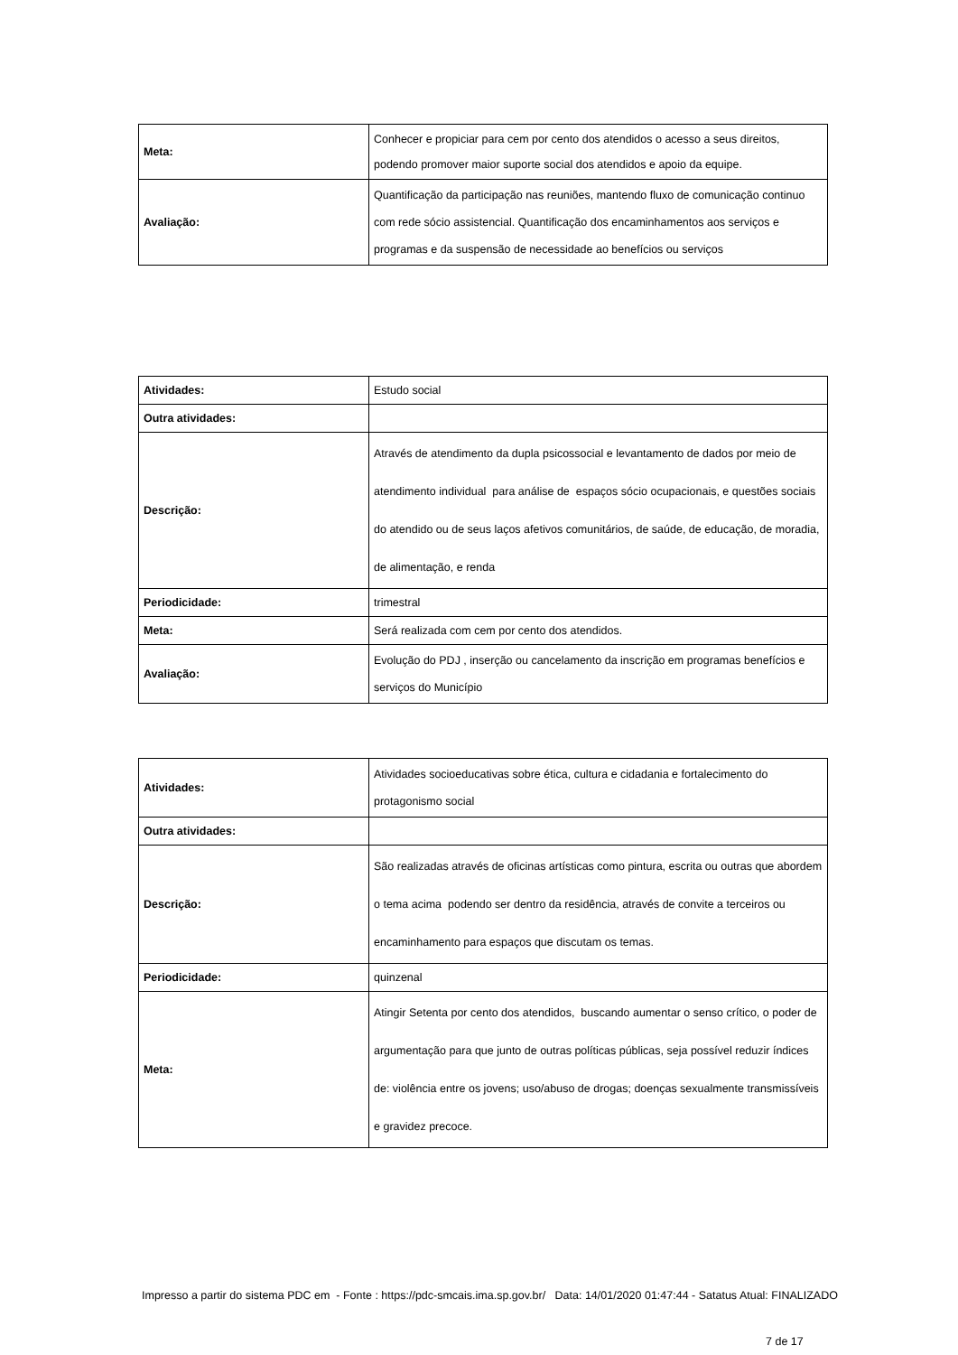| Meta: | Conhecer e propiciar para cem por cento dos atendidos o acesso a seus direitos, podendo promover maior suporte social dos atendidos e apoio da equipe. |
| Avaliação: | Quantificação da participação nas reuniões, mantendo fluxo de comunicação continuo com rede sócio assistencial. Quantificação dos encaminhamentos aos serviços e programas e da suspensão de necessidade ao benefícios ou serviços |
| Atividades: | Estudo social |
| Outra atividades: | |
| Descrição: | Através de atendimento da dupla psicossocial e levantamento de dados por meio de atendimento individual para análise de espaços sócio ocupacionais, e questões sociais do atendido ou de seus laços afetivos comunitários, de saúde, de educação, de moradia, de alimentação, e renda |
| Periodicidade: | trimestral |
| Meta: | Será realizada com cem por cento dos atendidos. |
| Avaliação: | Evolução do PDJ , inserção ou cancelamento da inscrição em programas benefícios e serviços do Município |
| Atividades: | Atividades socioeducativas sobre ética, cultura e cidadania e fortalecimento do protagonismo social |
| Outra atividades: | |
| Descrição: | São realizadas através de oficinas artísticas como pintura, escrita ou outras que abordem o tema acima podendo ser dentro da residência, através de convite a terceiros ou encaminhamento para espaços que discutam os temas. |
| Periodicidade: | quinzenal |
| Meta: | Atingir Setenta por cento dos atendidos, buscando aumentar o senso crítico, o poder de argumentação para que junto de outras políticas públicas, seja possível reduzir índices de: violência entre os jovens; uso/abuso de drogas; doenças sexualmente transmissíveis e gravidez precoce. |
Impresso a partir do sistema PDC em - Fonte : https://pdc-smcais.ima.sp.gov.br/ Data: 14/01/2020 01:47:44 - Satatus Atual: FINALIZADO
7 de 17